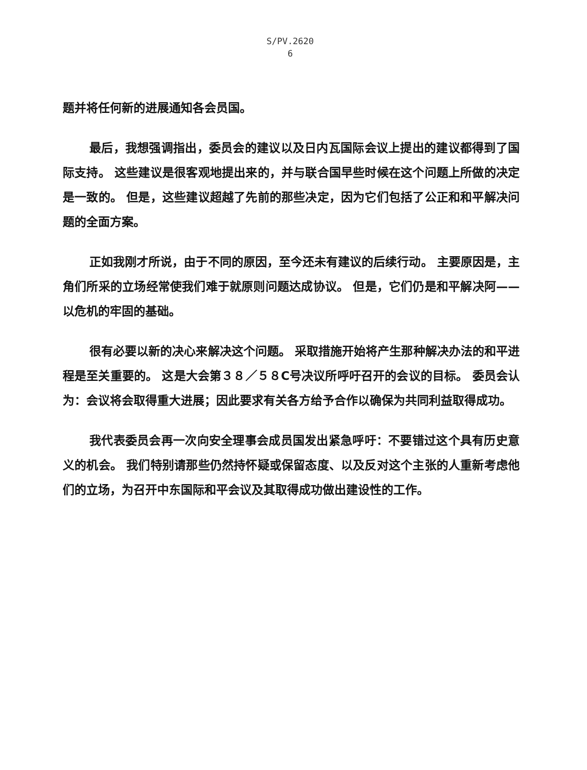S/PV.2620
6
题并将任何新的进展通知各会员国。
最后，我想强调指出，委员会的建议以及日内瓦国际会议上提出的建议都得到了国际支持。 这些建议是很客观地提出来的，并与联合国早些时候在这个问题上所做的决定是一致的。 但是，这些建议超越了先前的那些决定，因为它们包括了公正和和平解决问题的全面方案。
正如我刚才所说，由于不同的原因，至今还未有建议的后续行动。 主要原因是，主角们所采的立场经常使我们难于就原则问题达成协议。 但是，它们仍是和平解决阿——以危机的牢固的基础。
很有必要以新的决心来解决这个问题。 采取措施开始将产生那种解决办法的和平进程是至关重要的。 这是大会第３８／５８C号决议所呼吁召开的会议的目标。 委员会认为：会议将会取得重大进展；因此要求有关各方给予合作以确保为共同利益取得成功。
我代表委员会再一次向安全理事会成员国发出紧急呼吁：不要错过这个具有历史意义的机会。 我们特别请那些仍然持怀疑或保留态度、以及反对这个主张的人重新考虑他们的立场，为召开中东国际和平会议及其取得成功做出建设性的工作。